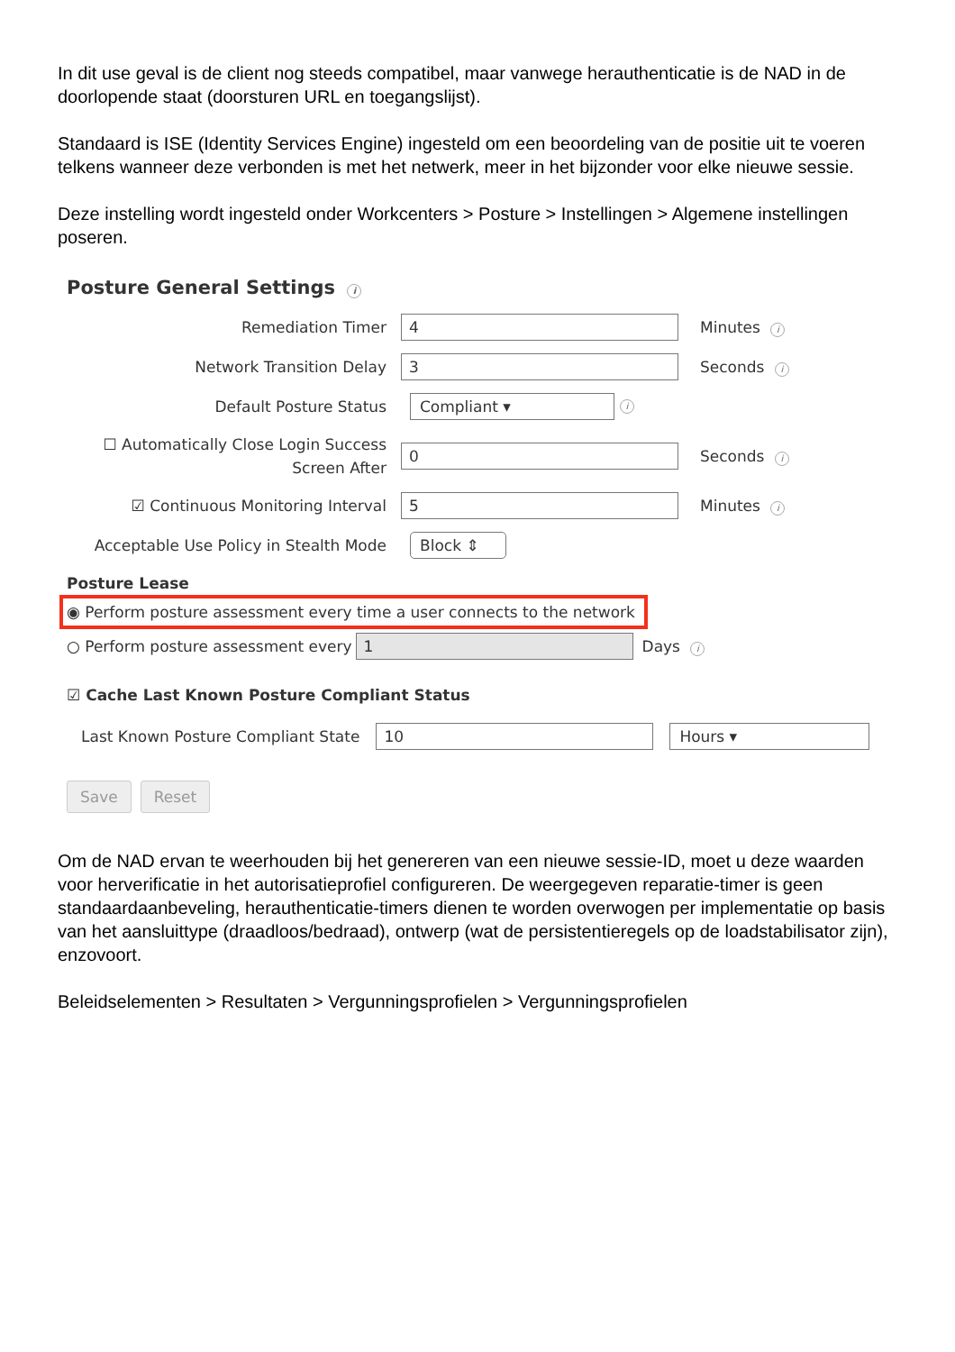In dit use geval is de client nog steeds compatibel, maar vanwege herauthenticatie is de NAD in de doorlopende staat (doorsturen URL en toegangslijst).
Standaard is ISE (Identity Services Engine) ingesteld om een beoordeling van de positie uit te voeren telkens wanneer deze verbonden is met het netwerk, meer in het bijzonder voor elke nieuwe sessie.
Deze instelling wordt ingesteld onder Workcenters > Posture > Instellingen > Algemene instellingen poseren.
Posture General Settings i
Remediation Timer
4
Minutes i
Network Transition Delay
3
Seconds i
Default Posture Status
Compliant ▾
i
☐ Automatically Close Login Success Screen After
0
Seconds i
☑ Continuous Monitoring Interval
5
Minutes i
Acceptable Use Policy in Stealth Mode
Block ⇕
Posture Lease
◉ Perform posture assessment every time a user connects to the network
○ Perform posture assessment every
1
Days i
☑ Cache Last Known Posture Compliant Status
Last Known Posture Compliant State
10 Hours ▾
Save Reset
Om de NAD ervan te weerhouden bij het genereren van een nieuwe sessie-ID, moet u deze waarden voor herverificatie in het autorisatieprofiel configureren. De weergegeven reparatie-timer is geen standaardaanbeveling, herauthenticatie-timers dienen te worden overwogen per implementatie op basis van het aansluittype (draadloos/bedraad), ontwerp (wat de persistentieregels op de loadstabilisator zijn), enzovoort.
Beleidselementen > Resultaten > Vergunningsprofielen > Vergunningsprofielen